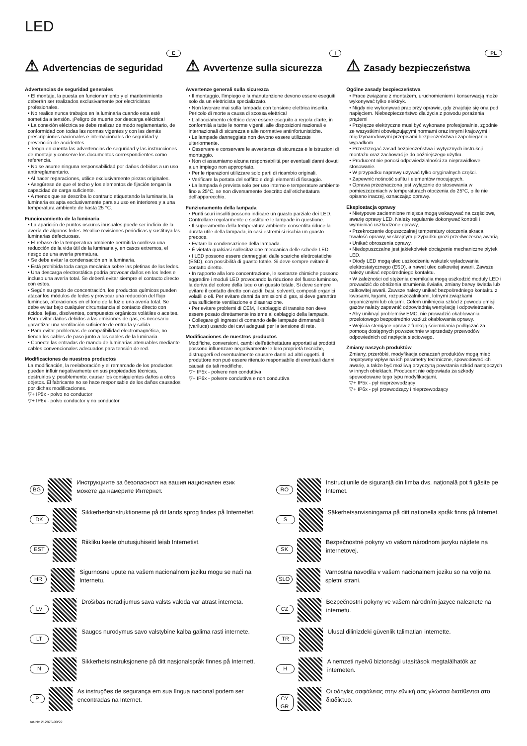LED
E
⚠ Advertencias de seguridad
Advertencias de seguridad generales
• El montaje, la puesta en funcionamiento y el mantenimiento deberán ser realizados exclusivamente por electricistas profesionales.
• No realice nunca trabajos en la luminaria cuando esta esté sometida a tensión. ¡Peligro de muerte por descarga eléctrica!
• La conexión eléctrica se debe realizar de modo reglamentario, de conformidad con todas las normas vigentes y con las demás prescripciones nacionales e internacionales de seguridad y prevención de accidentes.
• Tenga en cuenta las advertencias de seguridad y las instrucciones de montaje y conserve los documentos correspondientes como referencia.
• No se asume ninguna responsabilidad por daños debidos a un uso antirreglamentario.
• Al hacer reparaciones, utilice exclusivamente piezas originales.
• Asegúrese de que el techo y los elementos de fijación tengan la capacidad de carga suficiente.
• A menos que se describa lo contrario etiquetando la luminaria, la luminaria es apta exclusivamente para su uso en interiores y a una temperatura ambiente de hasta 25 °C.
Funcionamiento de la luminaria
• La aparición de puntos oscuros inusuales puede ser indicio de la avería de algunos ledes. Realice revisiones periódicas y sustituya las luminarias defectuosas.
• El rebase de la temperatura ambiente permitida conlleva una reducción de la vida útil de la luminaria y, en casos extremos, el riesgo de una avería prematura.
• Se debe evitar la condensación en la luminaria.
• Está prohibida toda carga mecánica sobre las pletinas de los ledes.
• Una descarga electrostática podría provocar daños en los ledes e incluso una avería total. Se deberá evitar siempre el contacto directo con estos.
• Según su grado de concentración, los productos químicos pueden atacar los módulos de ledes y provocar una reducción del flujo luminoso, alteraciones en el tono de la luz o una avería total. Se debe evitar bajo cualquier circunstancia el contacto directo con ácidos, lejías, disolventes, compuestos orgánicos volátiles o aceites. Para evitar daños debidos a las emisiones de gas, es necesario garantizar una ventilación suficiente de entrada y salida.
• Para evitar problemas de compatibilidad electromagnética, no tienda los cables de paso junto a los cables de la luminaria.
• Conecte las entradas de mando de luminarias atenuables mediante cables convencionales adecuados para tensión de red.
Modificaciones de nuestros productos
La modificación, la reelaboración y el remarcado de los productos pueden influir negativamente en sus propiedades técnicas, destruirlos y, posiblemente, causar los consiguientes daños a otros objetos. El fabricante no se hace responsable de los daños causados por dichas modificaciones.
▽+ IP5x - polvo no conductor
▽+ IP6x - polvo conductor y no conductor
I
⚠ Avvertenze sulla sicurezza
Avvertenze generali sulla sicurezza
• Il montaggio, l'impiego e la manutenzione devono essere eseguiti solo da un elettricista specializzato.
• Non lavorare mai sulla lampada con tensione elettrica inserita. Pericolo di morte a causa di scossa elettrica!
• L'allacciamento elettrico deve essere eseguito a regola d'arte, in conformità a tutte le norme vigenti, alle disposizioni nazionali e internazionali di sicurezza e alle normative antinfortunistiche.
• Le lampade danneggiate non devono essere utilizzate ulteriormente.
• Osservare e conservare le avvertenze di sicurezza e le istruzioni di montaggio.
• Non ci assumiamo alcuna responsabilità per eventuali danni dovuti a un impiego non appropriato.
• Per le riparazioni utilizzare solo parti di ricambio originali.
• Verificare la portata del soffitto e degli elementi di fissaggio.
• La lampada è prevista solo per uso interno e temperature ambiente fino a 25°C, se non diversamente descritto dall'etichettatura dell'apparecchio.
Funzionamento della lampada
• Punti scuri insoliti possono indicare un guasto parziale dei LED. Controllare regolarmente e sostituire le lampade in questione.
• Il superamento della temperatura ambiente consentita riduce la durata utile della lampada, in casi estremi si rischia un guasto precoce.
• Evitare la condensazione della lampada.
• È vietata qualsiasi sollecitazione meccanica delle schede LED.
• I LED possono essere danneggiati dalle scariche elettrostatiche (ESD), con possibilità di guasto totale. Si deve sempre evitare il contatto diretto.
• In rapporto alla loro concentrazione, le sostanze chimiche possono aggredire i moduli LED provocando la riduzione del flusso luminoso, la deriva del colore della luce o un guasto totale. Si deve sempre evitare il contatto diretto con acidi, basi, solventi, composti organici volatili o oli. Per evitare danni da emissioni di gas, si deve garantire una sufficiente ventilazione e disaerazione.
• Per evitare problemi di CEM, il cablaggio di transito non deve essere posato direttamente insieme al cablaggio della lampada.
• Collegare gli ingressi di comando delle lampade dimmerabili (variluce) usando dei cavi adeguati per la tensione di rete.
Modificaciones de nuestros productos
Modifiche, conversioni, cambi dell'etichettatura apportati ai prodotti possono influenzare negativamente le loro proprietà tecniche, distruggerli ed eventualmente causare danni ad altri oggetti. Il produttore non può essere ritenuto responsabile di eventuali danni causati da tali modifiche.
▽+ IP5x - polvere non conduttiva
▽+ IP6x - polvere conduttiva e non conduttiva
PL
⚠ Zasady bezpieczeństwa
Ogólne zasady bezpieczeństwa
• Prace związane z montażem, uruchomieniem i konserwacją może wykonywać tylko elektryk.
• Nigdy nie wykonywać prac przy oprawie, gdy znajduje się ona pod napięciem. Niebezpieczeństwo dla życia z powodu porażenia prądem!
• Przyłącze elektryczne musi być wykonane profesjonalnie, zgodnie ze wszystkimi obowiązującymi normami oraz innymi krajowymi i międzynarodowymi przepisami bezpieczeństwa i zapobiegania wypadkom.
• Przestrzegać zasad bezpieczeństwa i wytycznych instrukcji montażu oraz zachować je do późniejszego użytku.
• Producent nie ponosi odpowiedzialności za nieprawidłowe stosowanie.
• W przypadku naprawy używać tylko oryginalnych części.
• Zapewnić nośność sufitu i elementów mocujących.
• Oprawa przeznaczona jest wyłącznie do stosowania w pomieszczeniach w temperaturach otoczenia do 25°C, o ile nie opisano inaczej, oznaczając oprawę.
Eksploatacja oprawy
• Nietypowe zaciemnione miejsca mogą wskazywać na częściową awarię oprawy LED. Należy regularnie dokonywać kontroli i wymieniać uszkodzone oprawy,
• Przekroczenie dopuszczalnej temperatury otoczenia skraca trwałość oprawy, w skrajnym przypadku grozi przedwczesną awarią.
• Unikać obroszenia oprawy.
• Niedopuszczalne jest jakiekolwiek obciążenie mechaniczne płytek LED.
• Diody LED mogą ulec uszkodzeniu wskutek wyładowania elektrostatycznego (ESD), a nawet ulec całkowitej awarii. Zawsze należy unikać ezpośredniego kontaktu.
• W zależności od stężenia chemikalia mogą uszkodzić moduły LED i prowadzić do obniżenia strumienia światła, zmiany barwy światła lub całkowitej awarii. Zawsze należy unikać bezpośredniego kontaktu z kwasami, ługami, rozpuszczalnikami, lotnymi związkami organicznymi lub olejami. Celem uniknięcia szkód z powodu emisji gazów należy zapewnić odpowiednią wentylację i odpowietrzanie.
• Aby uniknąć problemów EMC, nie prowadzić okablowania przelotowego bezpośrednio wzdłuż okablowania oprawy.
• Wejścia sterujące opraw z funkcją ściemniania podłączać za pomocą dostępnych powszechnie w sprzedaży przewodów odpowiednich od napięcia sieciowego.
Zmiany naszych produktów
Zmiany, przeróbki, modyfikacja oznaczeń produktów mogą mieć negatywny wpływ na ich parametry techniczne, spowodować ich awarię, a także być możliwą przyczyną powstania szkód następczych w innych obiektach. Producent nie odpowiada za szkody spowodowane tego typu modyfikacjami.
▽+ IP5x - pył nieprzewodzący
▽+ IP6x - pył przewodzący i nieprzewodzący
BG
Инструкциите за безопасност на вашия национален език можете да намерите Интернет.
DK
Sikkerhedsinstruktionerne på dit lands sprog findes på Internettet.
EST
Riikliku keele ohutusjuhiseid leiab Internetist.
HR
Sigurnosne upute na vašem nacionalnom jeziku mogu se naći na Internetu.
LV
Drošības norādījumus savā valsts valodā var atrast internetā.
LT
Saugos nurodymus savo valstybine kalba galima rasti internete.
N
Sikkerhetsinstruksjonene på ditt nasjonalspråk finnes på Internett.
P
As instruções de segurança em sua língua nacional podem ser encontradas na Internet.
RO
Instrucțiunile de siguranță din limba dvs. națională pot fi găsite pe Internet.
S
Säkerhetsanvisningarna på ditt nationella språk finns på Internet.
SK
Bezpečnostné pokyny vo vašom národnom jazyku nájdete na internetovej.
SLO
Varnostna navodila v vašem nacionalnem jeziku so na voljo na spletni strani.
CZ
Bezpečnostní pokyny ve vašem národním jazyce naleznete na internetu.
TR
Ulusal dilinizdeki güvenlik talimatları internette.
H
A nemzeti nyelvű biztonsági utasítások megtalálhatók az interneten.
CY GR
Οι οδηγίες ασφάλειας στην εθνική σας γλώσσα διατίθενται στο διαδίκτυο.
Art-Nr: 212875-09/22